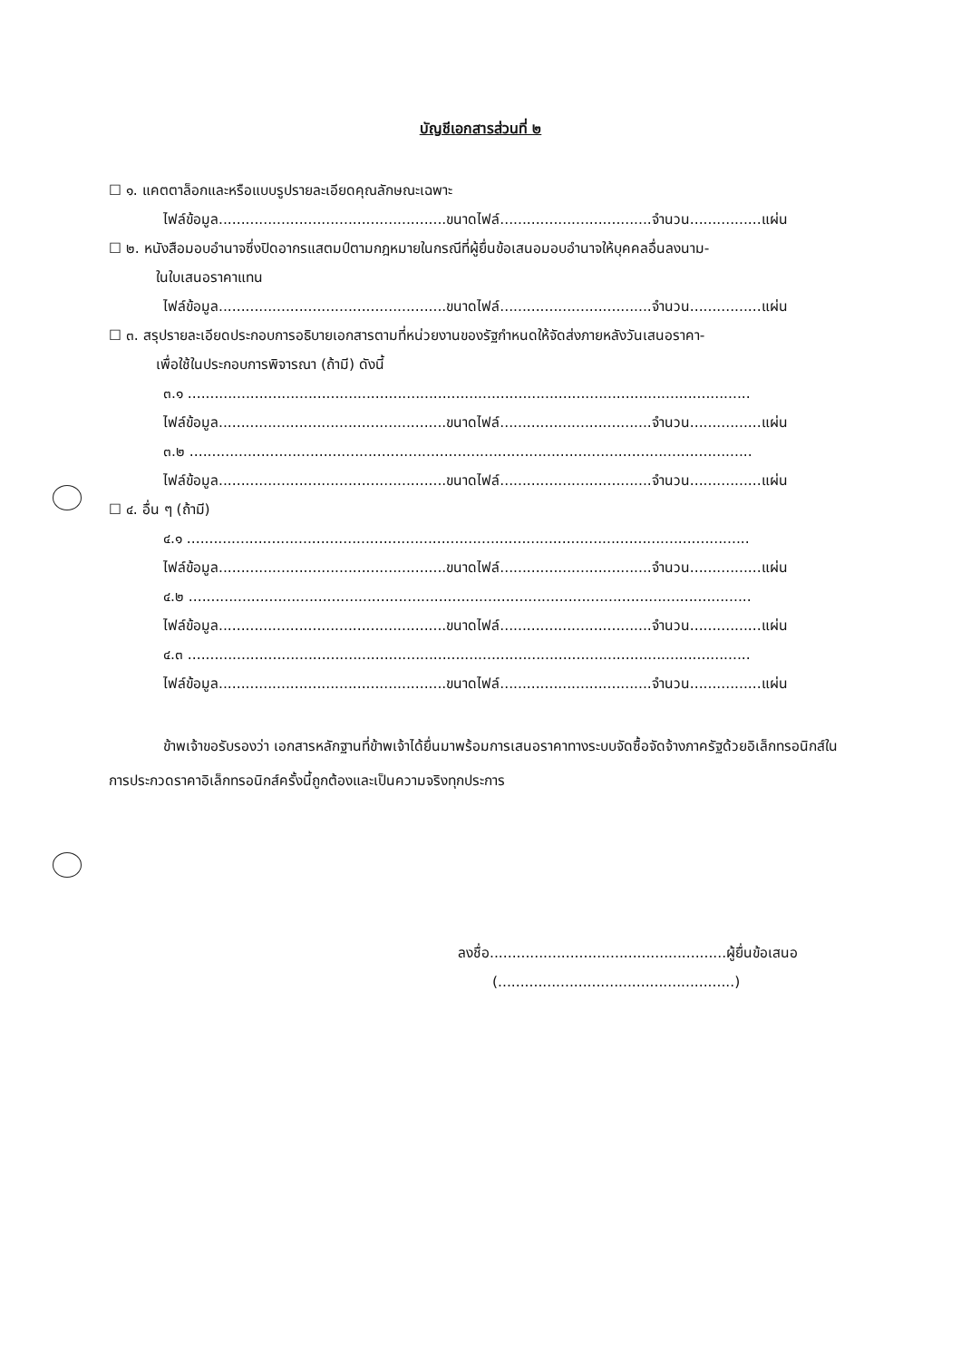บัญชีเอกสารส่วนที่ ๒
☐ ๑. แคตตาล็อกและหรือแบบรูปรายละเอียดคุณลักษณะเฉพาะ
ไฟล์ข้อมูล...................................................ขนาดไฟล์..................................จำนวน................แผ่น
☐ ๒. หนังสือมอบอำนาจซึ่งปิดอากรแสตมป์ตามกฎหมายในกรณีที่ผู้ยื่นข้อเสนอมอบอำนาจให้บุคคลอื่นลงนาม-
ในใบเสนอราคาแทน
ไฟล์ข้อมูล...................................................ขนาดไฟล์..................................จำนวน................แผ่น
☐ ๓. สรุปรายละเอียดประกอบการอธิบายเอกสารตามที่หน่วยงานของรัฐกำหนดให้จัดส่งภายหลังวันเสนอราคา-
เพื่อใช้ในประกอบการพิจารณา (ถ้ามี) ดังนี้
๓.๑ ..............................................................................................................................
ไฟล์ข้อมูล...................................................ขนาดไฟล์..................................จำนวน................แผ่น
๓.๒ ..............................................................................................................................
ไฟล์ข้อมูล...................................................ขนาดไฟล์..................................จำนวน................แผ่น
☐ ๔. อื่น ๆ (ถ้ามี)
๔.๑ ..............................................................................................................................
ไฟล์ข้อมูล...................................................ขนาดไฟล์..................................จำนวน................แผ่น
๔.๒ ..............................................................................................................................
ไฟล์ข้อมูล...................................................ขนาดไฟล์..................................จำนวน................แผ่น
๔.๓ ..............................................................................................................................
ไฟล์ข้อมูล...................................................ขนาดไฟล์..................................จำนวน................แผ่น
ข้าพเจ้าขอรับรองว่า เอกสารหลักฐานที่ข้าพเจ้าได้ยื่นมาพร้อมการเสนอราคาทางระบบจัดซื้อจัดจ้างภาครัฐด้วยอิเล็กทรอนิกส์ในการประกวดราคาอิเล็กทรอนิกส์ครั้งนี้ถูกต้องและเป็นความจริงทุกประการ
ลงชื่อ.....................................................ผู้ยื่นข้อเสนอ
(.....................................................)